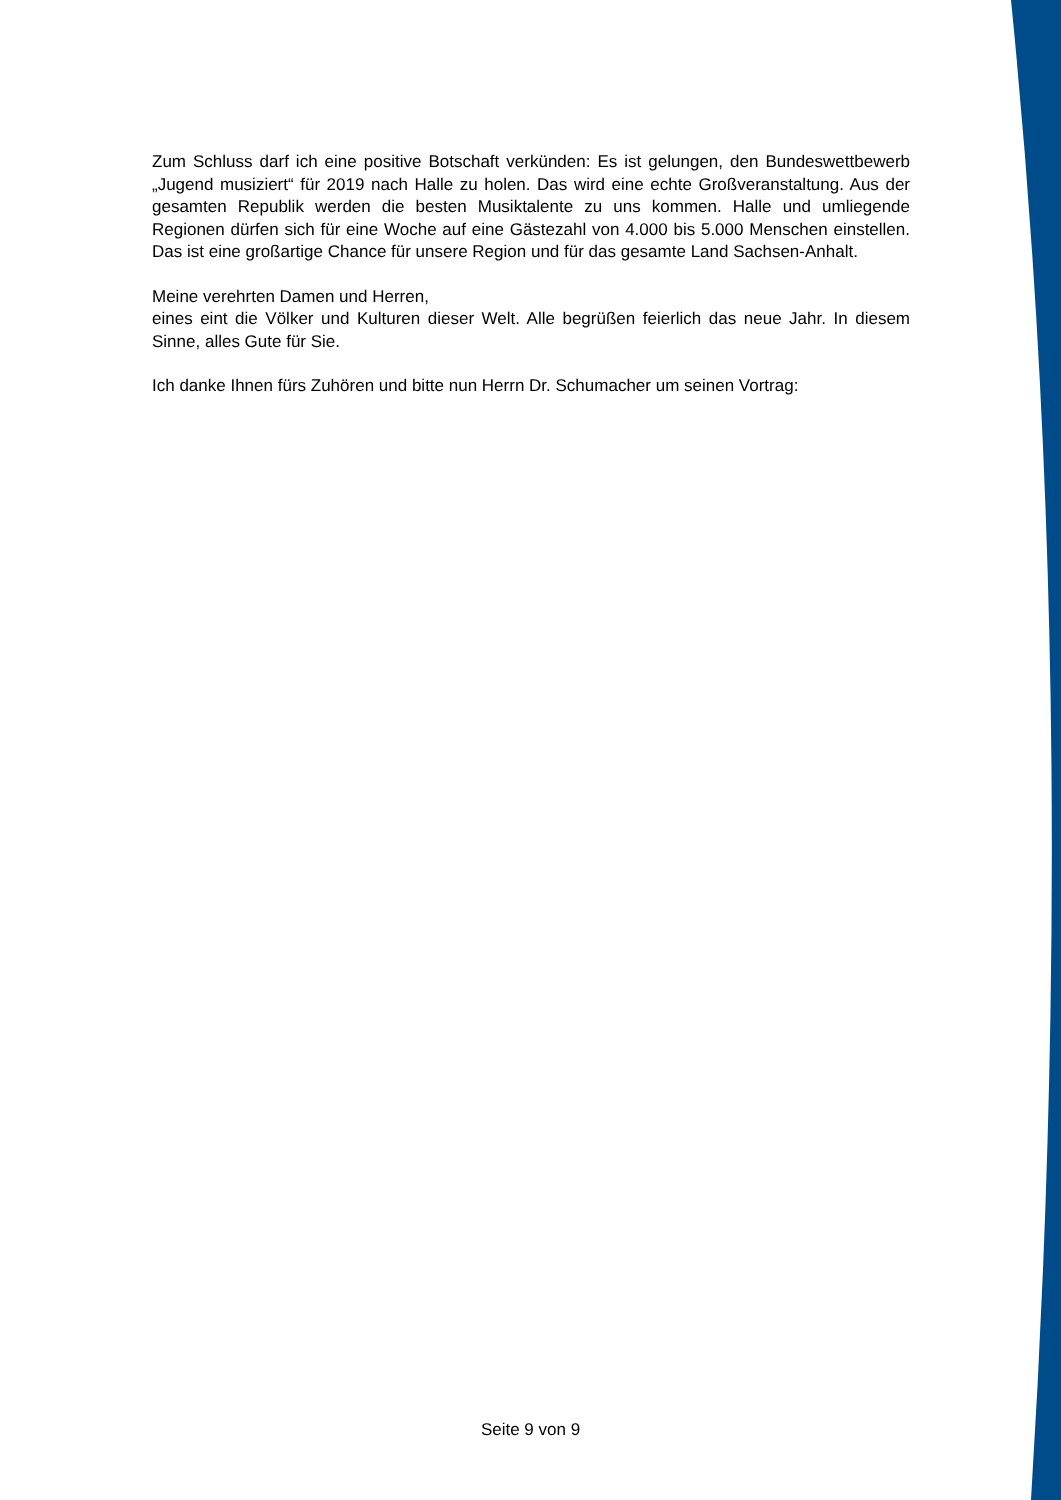Zum Schluss darf ich eine positive Botschaft verkünden: Es ist gelungen, den Bundeswettbewerb „Jugend musiziert“ für 2019 nach Halle zu holen. Das wird eine echte Großveranstaltung. Aus der gesamten Republik werden die besten Musiktalente zu uns kommen. Halle und umliegende Regionen dürfen sich für eine Woche auf eine Gästezahl von 4.000 bis 5.000 Menschen einstellen. Das ist eine großartige Chance für unsere Region und für das gesamte Land Sachsen-Anhalt.
Meine verehrten Damen und Herren,
eines eint die Völker und Kulturen dieser Welt. Alle begrüßen feierlich das neue Jahr. In diesem Sinne, alles Gute für Sie.
Ich danke Ihnen fürs Zuhören und bitte nun Herrn Dr. Schumacher um seinen Vortrag:
Seite 9 von 9